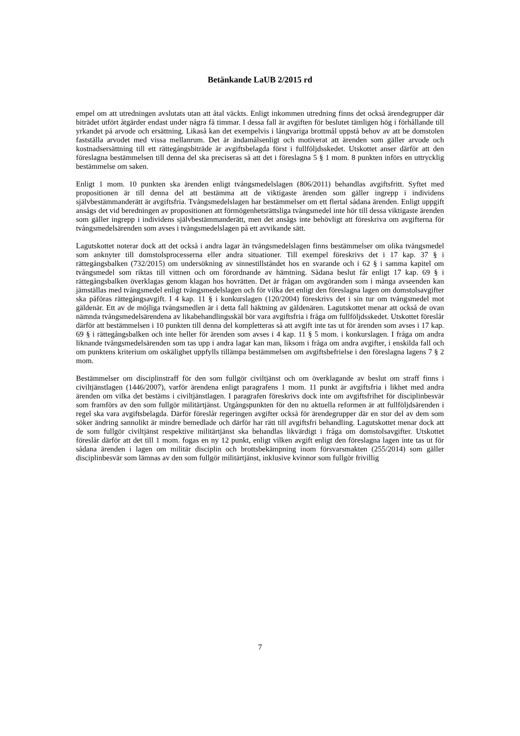Betänkande LaUB 2/2015 rd
empel om att utredningen avslutats utan att åtal väckts. Enligt inkommen utredning finns det också ärendegrupper där biträdet utfört åtgärder endast under några få timmar. I dessa fall är avgiften för beslutet tämligen hög i förhållande till yrkandet på arvode och ersättning. Likaså kan det exempelvis i långvariga brottmål uppstå behov av att be domstolen fastställa arvodet med vissa mellanrum. Det är ändamålsenligt och motiverat att ärenden som gäller arvode och kostnadsersättning till ett rättegångsbiträde är avgiftsbelagda först i fullföljdsskedet. Utskottet anser därför att den föreslagna bestämmelsen till denna del ska preciseras så att det i föreslagna 5 § 1 mom. 8 punkten införs en uttrycklig bestämmelse om saken.
Enligt 1 mom. 10 punkten ska ärenden enligt tvångsmedelslagen (806/2011) behandlas avgiftsfritt. Syftet med propositionen är till denna del att bestämma att de viktigaste ärenden som gäller ingrepp i individens självbestämmanderätt är avgiftsfria. Tvångsmedelslagen har bestämmelser om ett flertal sådana ärenden. Enligt uppgift ansågs det vid beredningen av propositionen att förmögenhetsrättsliga tvångsmedel inte hör till dessa viktigaste ärenden som gäller ingrepp i individens självbestämmanderätt, men det ansågs inte behövligt att föreskriva om avgifterna för tvångsmedelsärenden som avses i tvångsmedelslagen på ett avvikande sätt.
Lagutskottet noterar dock att det också i andra lagar än tvångsmedelslagen finns bestämmelser om olika tvångsmedel som anknyter till domstolsprocesserna eller andra situationer. Till exempel föreskrivs det i 17 kap. 37 § i rättegångsbalken (732/2015) om undersökning av sinnestillståndet hos en svarande och i 62 § i samma kapitel om tvångsmedel som riktas till vittnen och om förordnande av hämtning. Sådana beslut får enligt 17 kap. 69 § i rättegångsbalken överklagas genom klagan hos hovrätten. Det är frågan om avgöranden som i många avseenden kan jämställas med tvångsmedel enligt tvångsmedelslagen och för vilka det enligt den föreslagna lagen om domstolsavgifter ska påföras rättegångsavgift. I 4 kap. 11 § i konkurslagen (120/2004) föreskrivs det i sin tur om tvångsmedel mot gäldenär. Ett av de möjliga tvångsmedlen är i detta fall häktning av gäldenären. Lagutskottet menar att också de ovan nämnda tvångsmedelsärendena av likabehandlingsskäl bör vara avgiftsfria i fråga om fullföljdsskedet. Utskottet föreslår därför att bestämmelsen i 10 punkten till denna del kompletteras så att avgift inte tas ut för ärenden som avses i 17 kap. 69 § i rättegångsbalken och inte heller för ärenden som avses i 4 kap. 11 § 5 mom. i konkurslagen. I fråga om andra liknande tvångsmedelsärenden som tas upp i andra lagar kan man, liksom i fråga om andra avgifter, i enskilda fall och om punktens kriterium om oskälighet uppfylls tillämpa bestämmelsen om avgiftsbefrielse i den föreslagna lagens 7 § 2 mom.
Bestämmelser om disciplinstraff för den som fullgör civiltjänst och om överklagande av beslut om straff finns i civiltjänstlagen (1446/2007), varför ärendena enligt paragrafens 1 mom. 11 punkt är avgiftsfria i likhet med andra ärenden om vilka det bestäms i civiltjänstlagen. I paragrafen föreskrivs dock inte om avgiftsfrihet för disciplinbesvär som framförs av den som fullgör militärtjänst. Utgångspunkten för den nu aktuella reformen är att fullföljdsärenden i regel ska vara avgiftsbelagda. Därför föreslår regeringen avgifter också för ärendegrupper där en stor del av dem som söker ändring sannolikt är mindre bemedlade och därför har rätt till avgiftsfri behandling. Lagutskottet menar dock att de som fullgör civiltjänst respektive militärtjänst ska behandlas likvärdigt i fråga om domstolsavgifter. Utskottet föreslår därför att det till 1 mom. fogas en ny 12 punkt, enligt vilken avgift enligt den föreslagna lagen inte tas ut för sådana ärenden i lagen om militär disciplin och brottsbekämpning inom försvarsmakten (255/2014) som gäller disciplinbesvär som lämnas av den som fullgör militärtjänst, inklusive kvinnor som fullgör frivillig
7